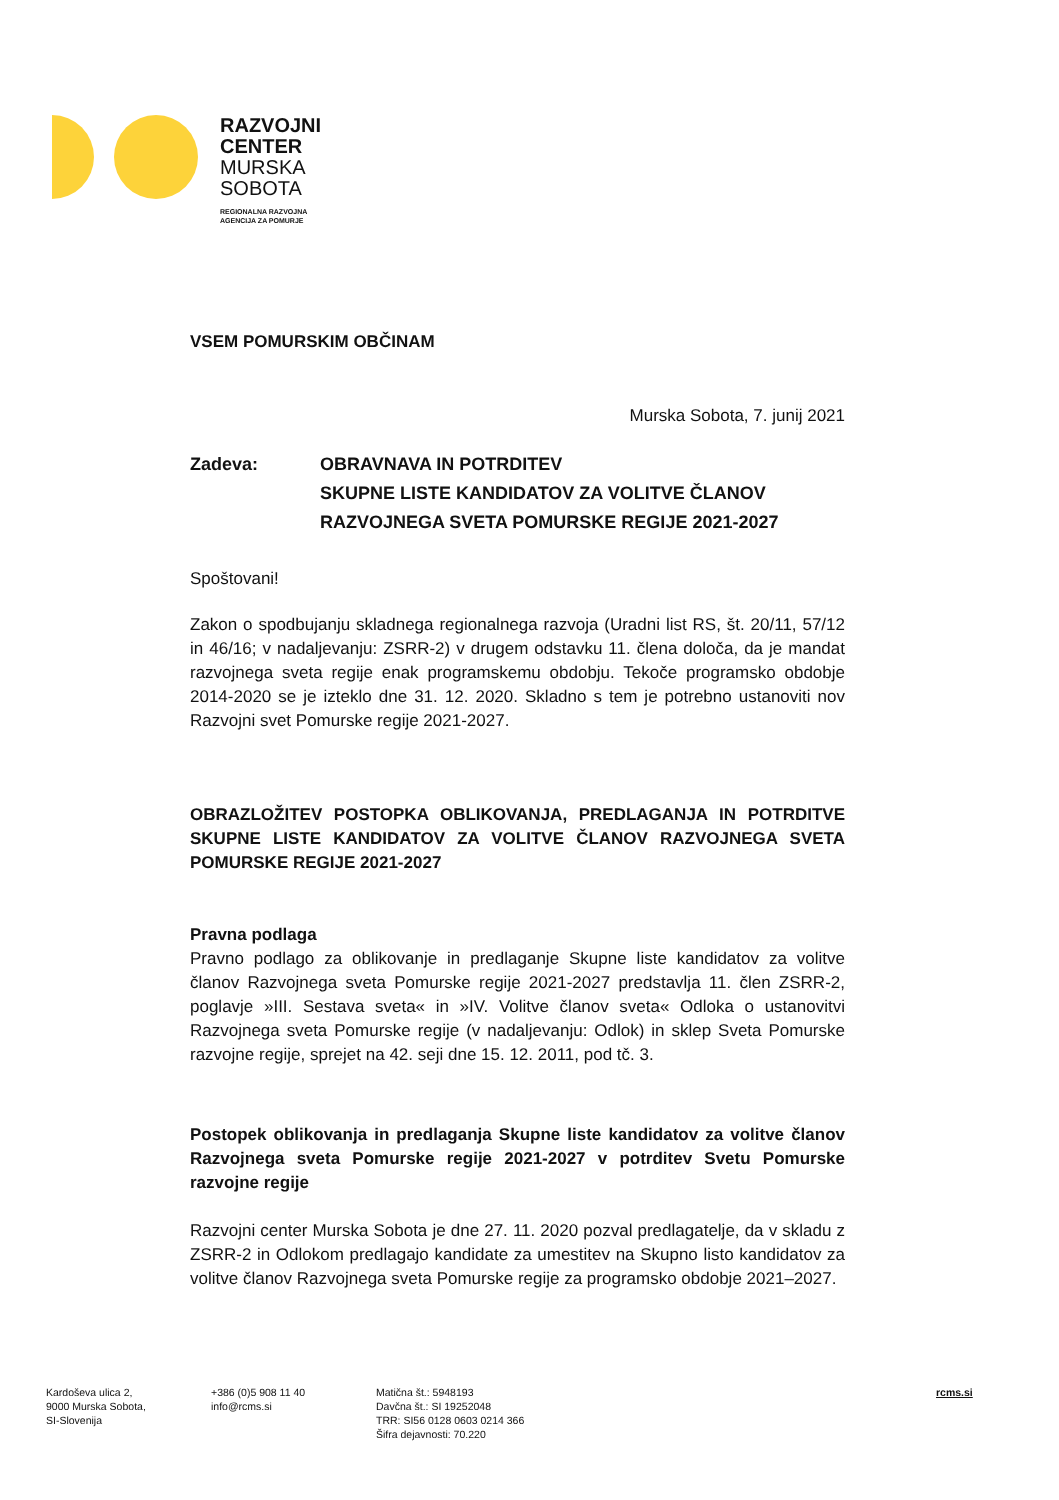RAZVOJNI
CENTER
MURSKA
SOBOTA
REGIONALNA RAZVOJNA
AGENCIJA ZA POMURJE
VSEM POMURSKIM OBČINAM
Murska Sobota, 7. junij 2021
Zadeva: OBRAVNAVA IN POTRDITEV
SKUPNE LISTE KANDIDATOV ZA VOLITVE ČLANOV
RAZVOJNEGA SVETA POMURSKE REGIJE 2021-2027
Spoštovani!
Zakon o spodbujanju skladnega regionalnega razvoja (Uradni list RS, št. 20/11, 57/12 in 46/16; v nadaljevanju: ZSRR-2) v drugem odstavku 11. člena določa, da je mandat razvojnega sveta regije enak programskemu obdobju. Tekoče programsko obdobje 2014-2020 se je izteklo dne 31. 12. 2020. Skladno s tem je potrebno ustanoviti nov Razvojni svet Pomurske regije 2021-2027.
OBRAZLOŽITEV POSTOPKA OBLIKOVANJA, PREDLAGANJA IN POTRDITVE SKUPNE LISTE KANDIDATOV ZA VOLITVE ČLANOV RAZVOJNEGA SVETA POMURSKE REGIJE 2021-2027
Pravna podlaga
Pravno podlago za oblikovanje in predlaganje Skupne liste kandidatov za volitve članov Razvojnega sveta Pomurske regije 2021-2027 predstavlja 11. člen ZSRR-2, poglavje »III. Sestava sveta« in »IV. Volitve članov sveta« Odloka o ustanovitvi Razvojnega sveta Pomurske regije (v nadaljevanju: Odlok) in sklep Sveta Pomurske razvojne regije, sprejet na 42. seji dne 15. 12. 2011, pod tč. 3.
Postopek oblikovanja in predlaganja Skupne liste kandidatov za volitve članov Razvojnega sveta Pomurske regije 2021-2027 v potrditev Svetu Pomurske razvojne regije
Razvojni center Murska Sobota je dne 27. 11. 2020 pozval predlagatelje, da v skladu z ZSRR-2 in Odlokom predlagajo kandidate za umestitev na Skupno listo kandidatov za volitve članov Razvojnega sveta Pomurske regije za programsko obdobje 2021–2027.
Kardoševa ulica 2,
9000 Murska Sobota,
SI-Slovenija
+386 (0)5 908 11 40
info@rcms.si
Matična št.: 5948193
Davčna št.: SI 19252048
TRR: SI56 0128 0603 0214 366
Šifra dejavnosti: 70.220
rcms.si